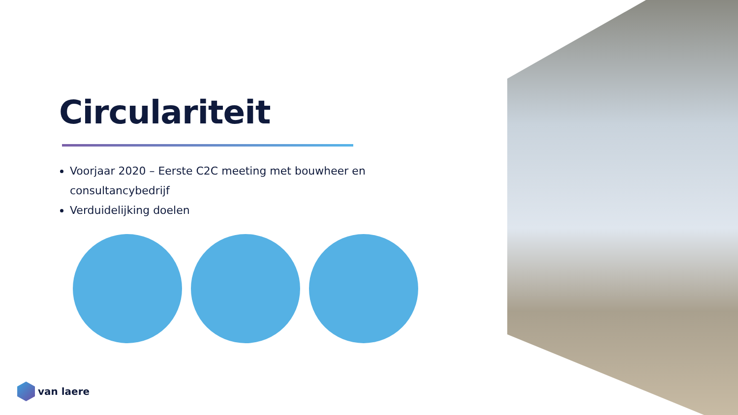Circulariteit
Voorjaar 2020 – Eerste C2C meeting met bouwheer en consultancybedrijf
Verduidelijking doelen
van laere